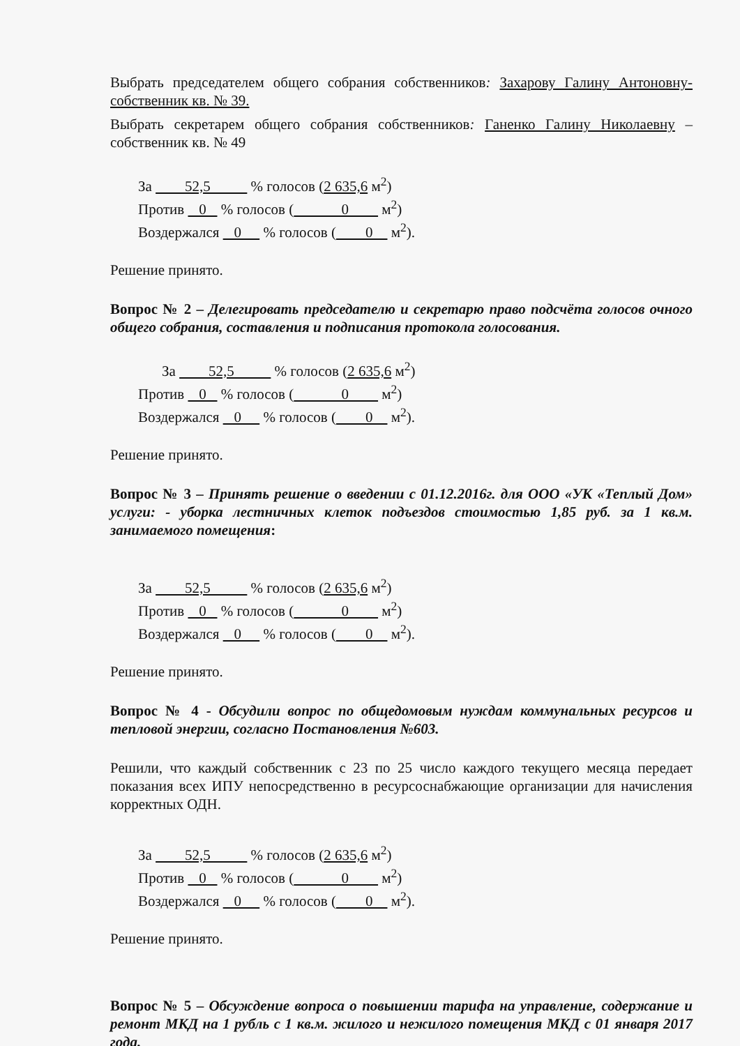Выбрать председателем общего собрания собственников: Захарову Галину Антоновну- собственник кв. № 39.
Выбрать секретарем общего собрания собственников: Ганенко Галину Николаевну – собственник кв. № 49
За 52,5 % голосов (2 635,6 м<sup>2</sup>)
Против 0 % голосов ( 0 м<sup>2</sup>)
Воздержался 0 % голосов ( 0 м<sup>2</sup>).
Решение принято.
Вопрос № 2 – Делегировать председателю и секретарю право подсчёта голосов очного общего собрания, составления и подписания протокола голосования.
За 52,5 % голосов (2 635,6 м<sup>2</sup>)
Против 0 % голосов ( 0 м<sup>2</sup>)
Воздержался 0 % голосов ( 0 м<sup>2</sup>).
Решение принято.
Вопрос № 3 – Принять решение о введении с 01.12.2016г. для ООО «УК «Теплый Дом» услуги: - уборка лестничных клеток подъездов стоимостью 1,85 руб. за 1 кв.м. занимаемого помещения:
За 52,5 % голосов (2 635,6 м<sup>2</sup>)
Против 0 % голосов ( 0 м<sup>2</sup>)
Воздержался 0 % голосов ( 0 м<sup>2</sup>).
Решение принято.
Вопрос № 4 - Обсудили вопрос по общедомовым нуждам коммунальных ресурсов и тепловой энергии, согласно Постановления №603.
Решили, что каждый собственник с 23 по 25 число каждого текущего месяца передает показания всех ИПУ непосредственно в ресурсоснабжающие организации для начисления корректных ОДН.
За 52,5 % голосов (2 635,6 м<sup>2</sup>)
Против 0 % голосов ( 0 м<sup>2</sup>)
Воздержался 0 % голосов ( 0 м<sup>2</sup>).
Решение принято.
Вопрос № 5 – Обсуждение вопроса о повышении тарифа на управление, содержание и ремонт МКД на 1 рубль с 1 кв.м. жилого и нежилого помещения МКД с 01 января 2017 года.